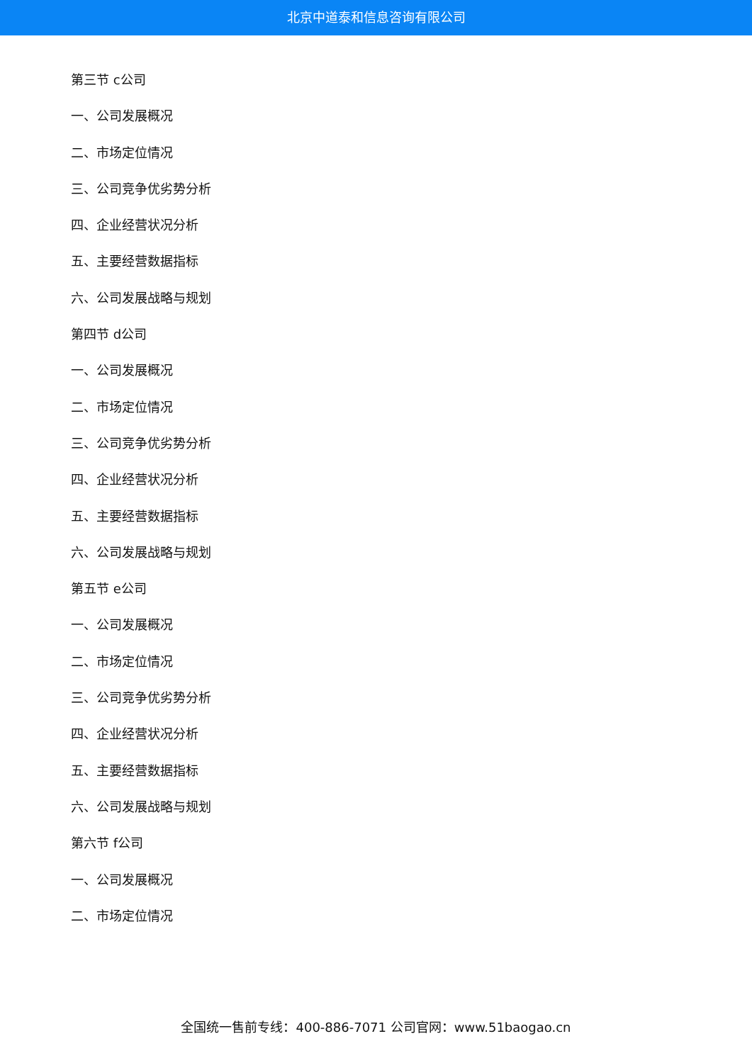北京中道泰和信息咨询有限公司
第三节 c公司
一、公司发展概况
二、市场定位情况
三、公司竞争优劣势分析
四、企业经营状况分析
五、主要经营数据指标
六、公司发展战略与规划
第四节 d公司
一、公司发展概况
二、市场定位情况
三、公司竞争优劣势分析
四、企业经营状况分析
五、主要经营数据指标
六、公司发展战略与规划
第五节 e公司
一、公司发展概况
二、市场定位情况
三、公司竞争优劣势分析
四、企业经营状况分析
五、主要经营数据指标
六、公司发展战略与规划
第六节 f公司
一、公司发展概况
二、市场定位情况
全国统一售前专线：400-886-7071 公司官网：www.51baogao.cn